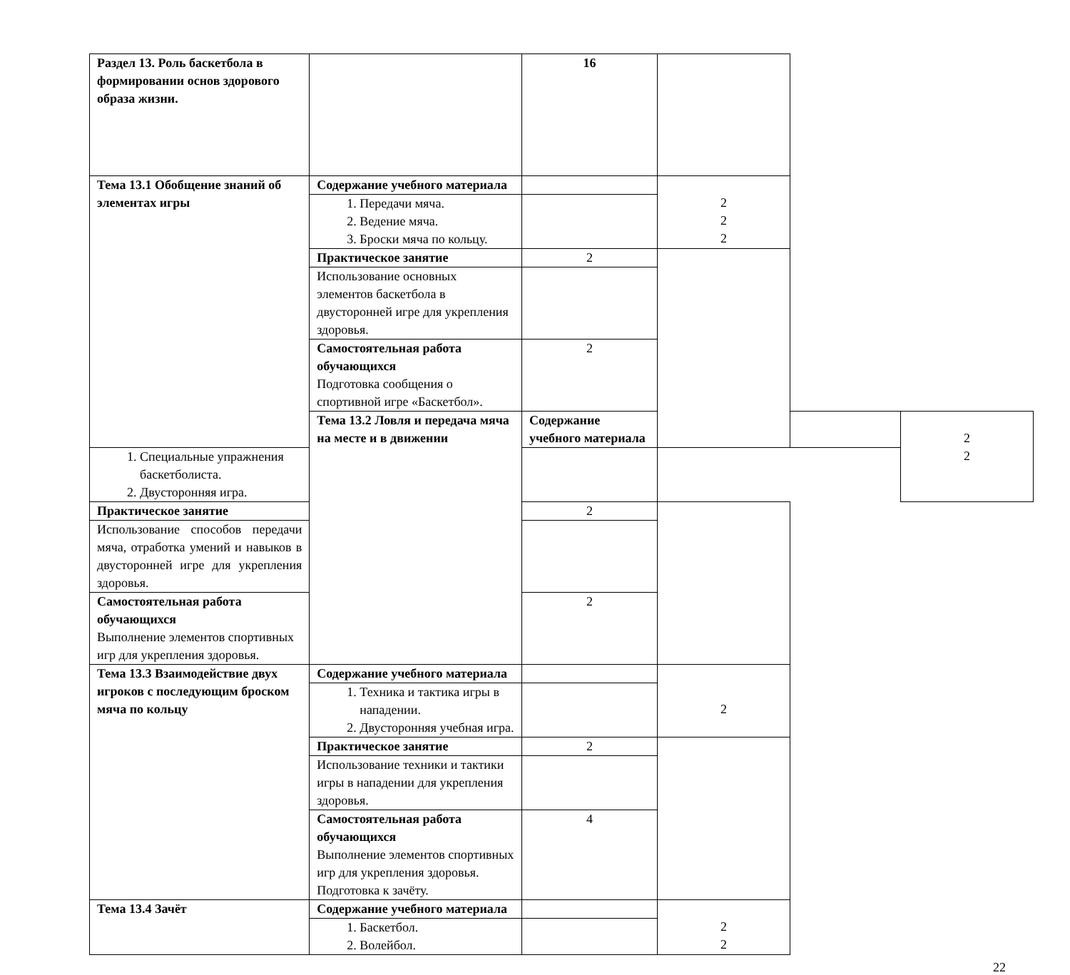| Раздел 13. Роль баскетбола в формировании основ здорового образа жизни. | | 16 | | | |
| Тема 13.1 Обобщение знаний об элементах игры | Содержание учебного материала | | 2 2 2 | | |
| | 1. Передачи мяча. 2. Ведение мяча. 3. Броски мяча по кольцу. | | | | |
| | Практическое занятие | 2 | | | |
| | Использование основных элементов баскетбола в двусторонней игре для укрепления здоровья. | | | | |
| | Самостоятельная работа обучающихся Подготовка сообщения о спортивной игре «Баскетбол». | 2 | | | |
| | Тема 13.2 Ловля и передача мяча на месте и в движении | Содержание учебного материала | | | 2 2 |
| 1. Специальные упражнения баскетболиста. 2. Двусторонняя игра. | | | | | |
| Практическое занятие | | 2 | | | |
| Использование способов передачи мяча, отработка умений и навыков в двусторонней игре для укрепления здоровья. | | | | | |
| Самостоятельная работа обучающихся Выполнение элементов спортивных игр для укрепления здоровья. | | 2 | | | |
| Тема 13.3 Взаимодействие двух игроков с последующим броском мяча по кольцу | Содержание учебного материала | | 2 | | |
| | 1. Техника и тактика игры в нападении. 2. Двусторонняя учебная игра. | | | | |
| | Практическое занятие | 2 | | | |
| | Использование техники и тактики игры в нападении для укрепления здоровья. | | | | |
| | Самостоятельная работа обучающихся Выполнение элементов спортивных игр для укрепления здоровья. Подготовка к зачёту. | 4 | | | |
| Тема 13.4 Зачёт | Содержание учебного материала | | 2 2 | | |
| | 1. Баскетбол. 2. Волейбол. | | | | |
22